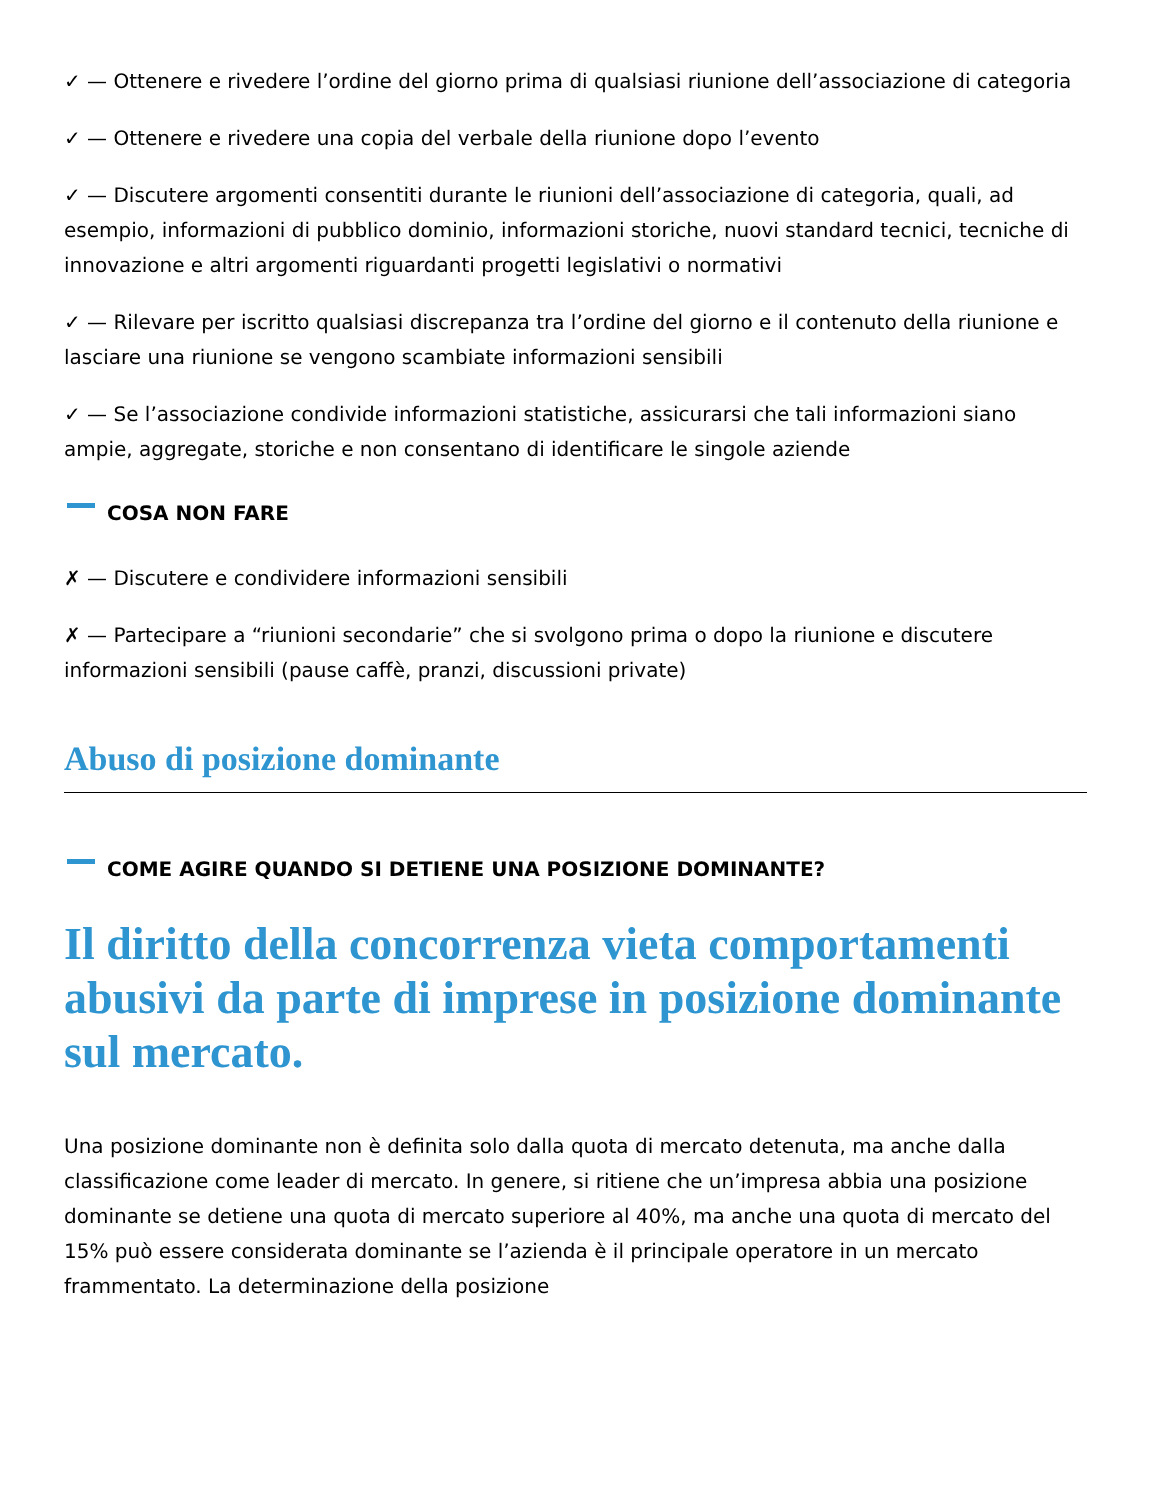✓ — Ottenere e rivedere l’ordine del giorno prima di qualsiasi riunione dell’associazione di categoria
✓ — Ottenere e rivedere una copia del verbale della riunione dopo l’evento
✓ — Discutere argomenti consentiti durante le riunioni dell’associazione di categoria, quali, ad esempio, informazioni di pubblico dominio, informazioni storiche, nuovi standard tecnici, tecniche di innovazione e altri argomenti riguardanti progetti legislativi o normativi
✓ — Rilevare per iscritto qualsiasi discrepanza tra l’ordine del giorno e il contenuto della riunione e lasciare una riunione se vengono scambiate informazioni sensibili
✓ — Se l’associazione condivide informazioni statistiche, assicurarsi che tali informazioni siano ampie, aggregate, storiche e non consentano di identificare le singole aziende
COSA NON FARE
✗ — Discutere e condividere informazioni sensibili
✗ — Partecipare a “riunioni secondarie” che si svolgono prima o dopo la riunione e discutere informazioni sensibili (pause caffè, pranzi, discussioni private)
Abuso di posizione dominante
COME AGIRE QUANDO SI DETIENE UNA POSIZIONE DOMINANTE?
Il diritto della concorrenza vieta comportamenti abusivi da parte di imprese in posizione dominante sul mercato.
Una posizione dominante non è definita solo dalla quota di mercato detenuta, ma anche dalla classificazione come leader di mercato. In genere, si ritiene che un’impresa abbia una posizione dominante se detiene una quota di mercato superiore al 40%, ma anche una quota di mercato del 15% può essere considerata dominante se l’azienda è il principale operatore in un mercato frammentato. La determinazione della posizione